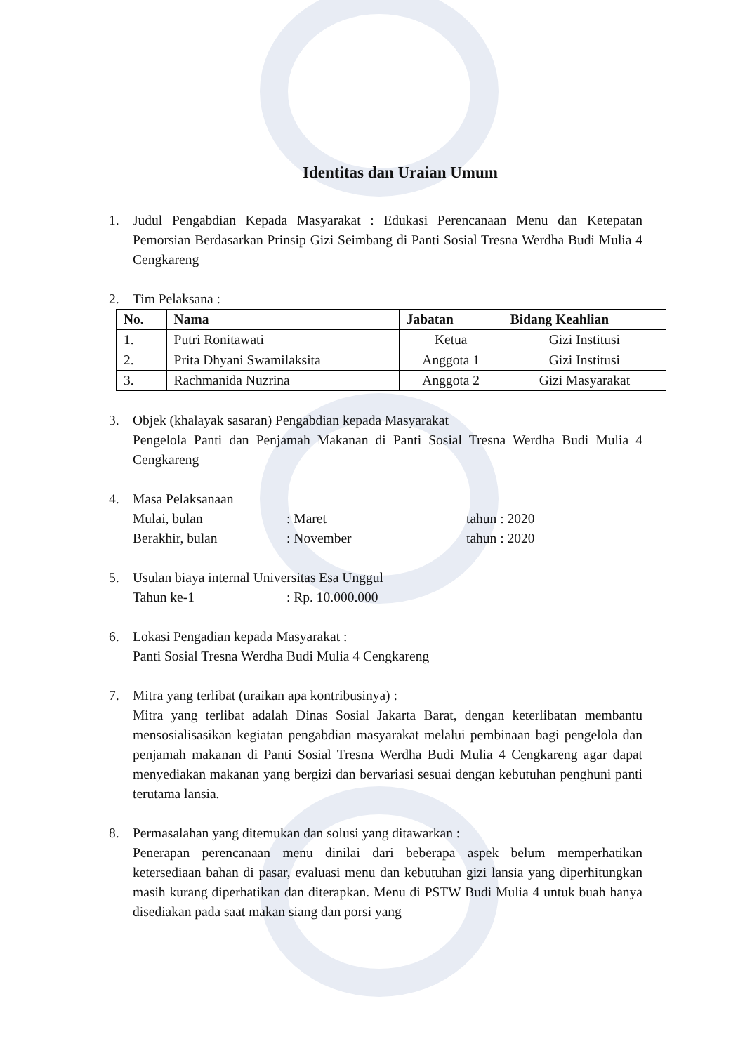Identitas dan Uraian Umum
1. Judul Pengabdian Kepada Masyarakat : Edukasi Perencanaan Menu dan Ketepatan Pemorsian Berdasarkan Prinsip Gizi Seimbang di Panti Sosial Tresna Werdha Budi Mulia 4 Cengkareng
2. Tim Pelaksana :
| No. | Nama | Jabatan | Bidang Keahlian |
| --- | --- | --- | --- |
| 1. | Putri Ronitawati | Ketua | Gizi Institusi |
| 2. | Prita Dhyani Swamilaksita | Anggota 1 | Gizi Institusi |
| 3. | Rachmanida Nuzrina | Anggota 2 | Gizi Masyarakat |
3. Objek (khalayak sasaran) Pengabdian kepada Masyarakat
Pengelola Panti dan Penjamah Makanan di Panti Sosial Tresna Werdha Budi Mulia 4 Cengkareng
4. Masa Pelaksanaan
Mulai, bulan: Maret tahun : 2020
Berakhir, bulan: November tahun : 2020
5. Usulan biaya internal Universitas Esa Unggul
Tahun ke-1: Rp. 10.000.000
6. Lokasi Pengadian kepada Masyarakat :
Panti Sosial Tresna Werdha Budi Mulia 4 Cengkareng
7. Mitra yang terlibat (uraikan apa kontribusinya) :
Mitra yang terlibat adalah Dinas Sosial Jakarta Barat, dengan keterlibatan membantu mensosialisasikan kegiatan pengabdian masyarakat melalui pembinaan bagi pengelola dan penjamah makanan di Panti Sosial Tresna Werdha Budi Mulia 4 Cengkareng agar dapat menyediakan makanan yang bergizi dan bervariasi sesuai dengan kebutuhan penghuni panti terutama lansia.
8. Permasalahan yang ditemukan dan solusi yang ditawarkan :
Penerapan perencanaan menu dinilai dari beberapa aspek belum memperhatikan ketersediaan bahan di pasar, evaluasi menu dan kebutuhan gizi lansia yang diperhitungkan masih kurang diperhatikan dan diterapkan. Menu di PSTW Budi Mulia 4 untuk buah hanya disediakan pada saat makan siang dan porsi yang